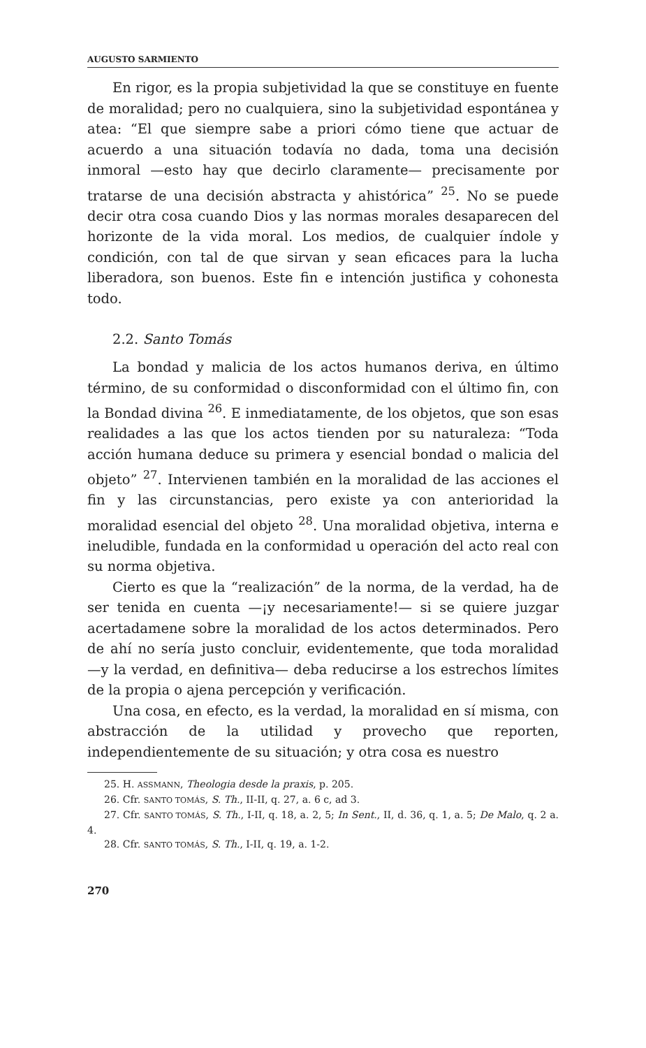AUGUSTO SARMIENTO
En rigor, es la propia subjetividad la que se constituye en fuente de moralidad; pero no cualquiera, sino la subjetividad espontánea y atea: “El que siempre sabe a priori cómo tiene que actuar de acuerdo a una situación todavía no dada, toma una decisión inmoral —esto hay que decirlo claramente— precisamente por tratarse de una decisión abstracta y ahistórica” <sup>25</sup>. No se puede decir otra cosa cuando Dios y las normas morales desaparecen del horizonte de la vida moral. Los medios, de cualquier índole y condición, con tal de que sirvan y sean eficaces para la lucha liberadora, son buenos. Este fin e intención justifica y cohonesta todo.
2.2. Santo Tomás
La bondad y malicia de los actos humanos deriva, en último término, de su conformidad o disconformidad con el último fin, con la Bondad divina <sup>26</sup>. E inmediatamente, de los objetos, que son esas realidades a las que los actos tienden por su naturaleza: “Toda acción humana deduce su primera y esencial bondad o malicia del objeto” <sup>27</sup>. Intervienen también en la moralidad de las acciones el fin y las circunstancias, pero existe ya con anterioridad la moralidad esencial del objeto <sup>28</sup>. Una moralidad objetiva, interna e ineludible, fundada en la conformidad u operación del acto real con su norma objetiva.
Cierto es que la “realización” de la norma, de la verdad, ha de ser tenida en cuenta —¡y necesariamente!— si se quiere juzgar acertadamene sobre la moralidad de los actos determinados. Pero de ahí no sería justo concluir, evidentemente, que toda moralidad —y la verdad, en definitiva— deba reducirse a los estrechos límites de la propia o ajena percepción y verificación.
Una cosa, en efecto, es la verdad, la moralidad en sí misma, con abstracción de la utilidad y provecho que reporten, independientemente de su situación; y otra cosa es nuestro
25. H. ASSMANN, Theologia desde la praxis, p. 205.
26. Cfr. SANTO TOMÁS, S. Th., II-II, q. 27, a. 6 c, ad 3.
27. Cfr. SANTO TOMÁS, S. Th., I-II, q. 18, a. 2, 5; In Sent., II, d. 36, q. 1, a. 5; De Malo, q. 2 a. 4.
28. Cfr. SANTO TOMÁS, S. Th., I-II, q. 19, a. 1-2.
270